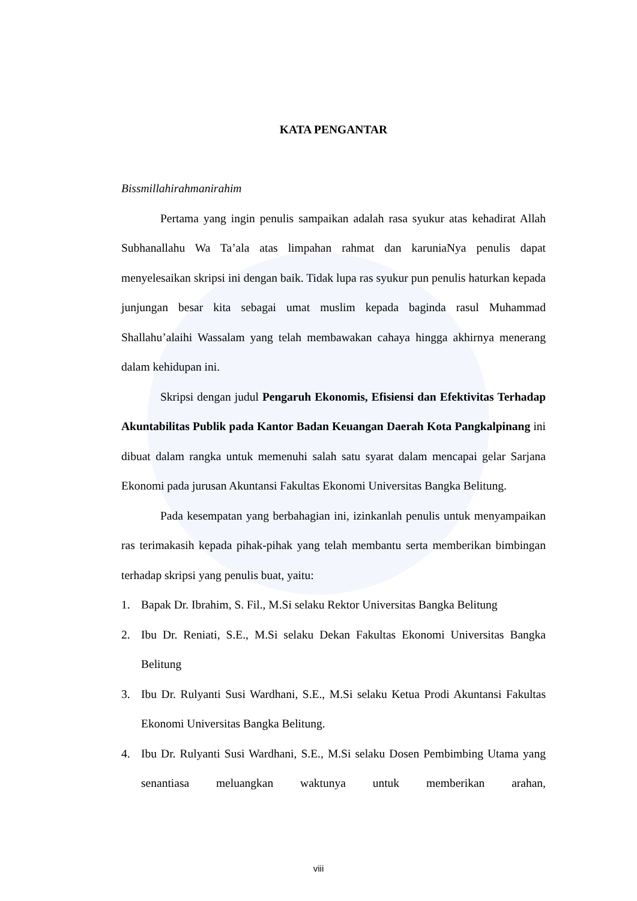KATA PENGANTAR
Bissmillahirahmanirahim
Pertama yang ingin penulis sampaikan adalah rasa syukur atas kehadirat Allah Subhanallahu Wa Ta’ala atas limpahan rahmat dan karuniaNya penulis dapat menyelesaikan skripsi ini dengan baik. Tidak lupa ras syukur pun penulis haturkan kepada junjungan besar kita sebagai umat muslim kepada baginda rasul Muhammad Shallahu’alaihi Wassalam yang telah membawakan cahaya hingga akhirnya menerang dalam kehidupan ini.
Skripsi dengan judul Pengaruh Ekonomis, Efisiensi dan Efektivitas Terhadap Akuntabilitas Publik pada Kantor Badan Keuangan Daerah Kota Pangkalpinang ini dibuat dalam rangka untuk memenuhi salah satu syarat dalam mencapai gelar Sarjana Ekonomi pada jurusan Akuntansi Fakultas Ekonomi Universitas Bangka Belitung.
Pada kesempatan yang berbahagian ini, izinkanlah penulis untuk menyampaikan ras terimakasih kepada pihak-pihak yang telah membantu serta memberikan bimbingan terhadap skripsi yang penulis buat, yaitu:
1. Bapak Dr. Ibrahim, S. Fil., M.Si selaku Rektor Universitas Bangka Belitung
2. Ibu Dr. Reniati, S.E., M.Si selaku Dekan Fakultas Ekonomi Universitas Bangka Belitung
3. Ibu Dr. Rulyanti Susi Wardhani, S.E., M.Si selaku Ketua Prodi Akuntansi Fakultas Ekonomi Universitas Bangka Belitung.
4. Ibu Dr. Rulyanti Susi Wardhani, S.E., M.Si selaku Dosen Pembimbing Utama yang senantiasa meluangkan waktunya untuk memberikan arahan,
viii